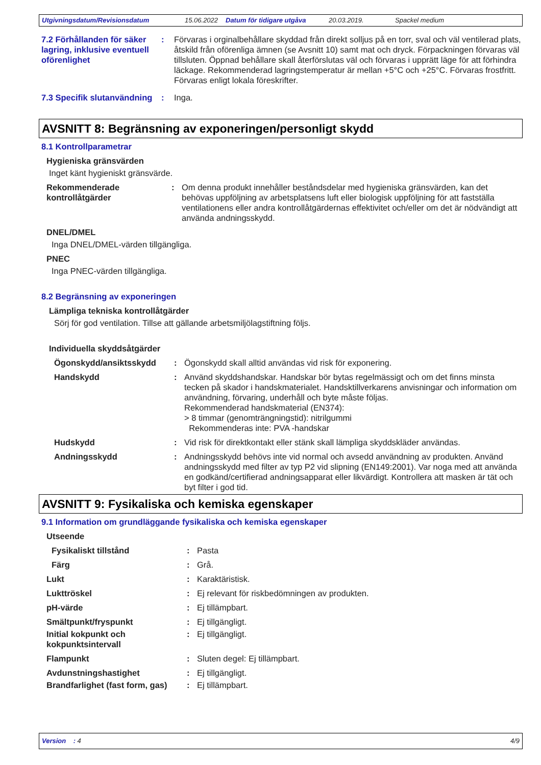Utgivningsdatum/Revisionsdatum 15.06.2022 Datum för tidigare utgåva 20.03.2019. Spackel medium
7.2 Förhållanden för säker lagring, inklusive eventuell oförenlighet
: Förvaras i orginalbehållare skyddad från direkt solljus på en torr, sval och väl ventilerad plats, åtskild från oförenliga ämnen (se Avsnitt 10) samt mat och dryck. Förpackningen förvaras väl tillsluten. Öppnad behållare skall återförslutas väl och förvaras i upprätt läge för att förhindra läckage. Rekommenderad lagringstemperatur är mellan +5°C och +25°C. Förvaras frostfritt. Förvaras enligt lokala föreskrifter.
7.3 Specifik slutanvändning
: Inga.
AVSNITT 8: Begränsning av exponeringen/personligt skydd
8.1 Kontrollparametrar
Hygieniska gränsvärden
Inget känt hygieniskt gränsvärde.
Rekommenderade kontrollåtgärder
: Om denna produkt innehåller beståndsdelar med hygieniska gränsvärden, kan det behövas uppföljning av arbetsplatsens luft eller biologisk uppföljning för att fastställa ventilationens eller andra kontrollåtgärdernas effektivitet och/eller om det är nödvändigt att använda andningsskydd.
DNEL/DMEL
Inga DNEL/DMEL-värden tillgängliga.
PNEC
Inga PNEC-värden tillgängliga.
8.2 Begränsning av exponeringen
Lämpliga tekniska kontrollåtgärder
Sörj för god ventilation. Tillse att gällande arbetsmiljölagstiftning följs.
Individuella skyddsåtgärder
Ögonskydd/ansiktsskydd : Ögonskydd skall alltid användas vid risk för exponering.
Handskydd : Använd skyddshandskar. Handskar bör bytas regelmässigt och om det finns minsta tecken på skador i handskmaterialet. Handsktillverkarens anvisningar och information om användning, förvaring, underhåll och byte måste följas.
Rekommenderad handskmaterial (EN374):
> 8 timmar (genomträngningstid): nitrilgummi
Rekommenderas inte: PVA -handskar
Hudskydd : Vid risk för direktkontakt eller stänk skall lämpliga skyddskläder användas.
Andningsskydd : Andningsskydd behövs inte vid normal och avsedd användning av produkten. Använd andningsskydd med filter av typ P2 vid slipning (EN149:2001). Var noga med att använda en godkänd/certifierad andningsapparat eller likvärdigt. Kontrollera att masken är tät och byt filter i god tid.
AVSNITT 9: Fysikaliska och kemiska egenskaper
9.1 Information om grundläggande fysikaliska och kemiska egenskaper
Utseende
Fysikaliskt tillstånd : Pasta
Färg : Grå.
Lukt : Karaktäristisk.
Lukttröskel : Ej relevant för riskbedömningen av produkten.
pH-värde : Ej tillämpbart.
Smältpunkt/fryspunkt : Ej tillgängligt.
Initial kokpunkt och kokpunktsintervall
: Ej tillgängligt.
Flampunkt : Sluten degel: Ej tillämpbart.
Avdunstningshastighet : Ej tillgängligt.
Brandfarlighet (fast form, gas)
: Ej tillämpbart.
Version : 4 4/9